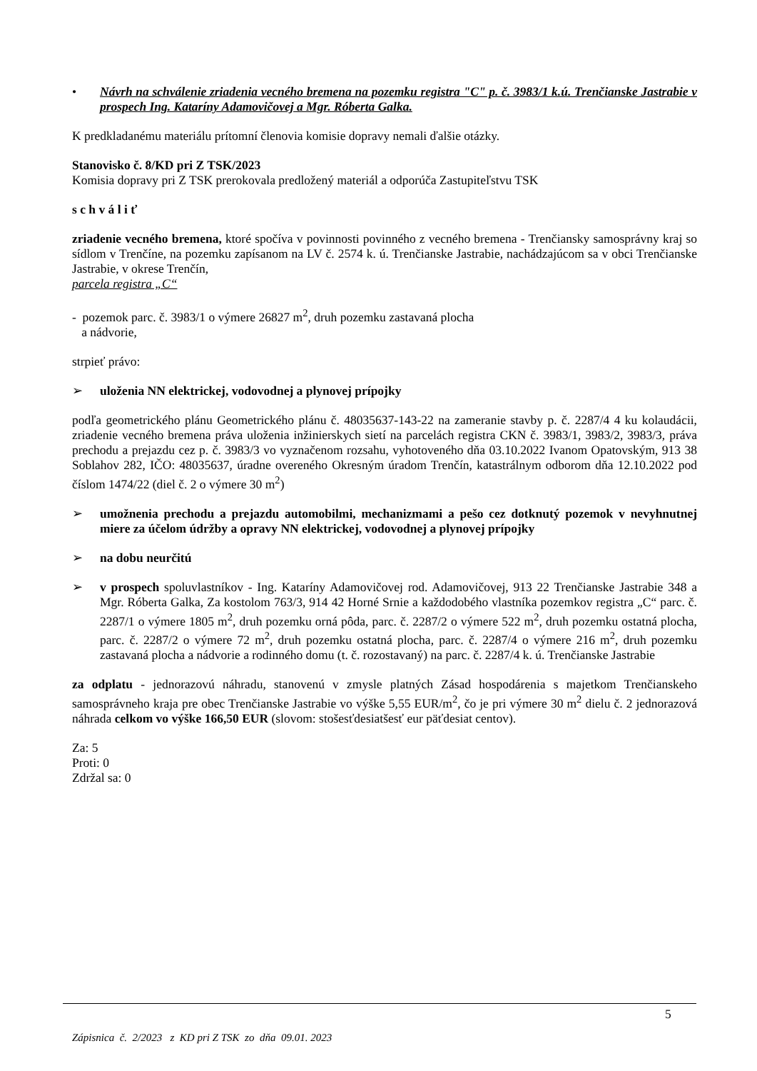• Návrh na schválenie zriadenia vecného bremena na pozemku registra "C" p. č. 3983/1 k.ú. Trenčianske Jastrabie v prospech Ing. Kataríny Adamovičovej a Mgr. Róberta Galka.
K predkladanému materiálu prítomní členovia komisie dopravy nemali ďalšie otázky.
Stanovisko č. 8/KD pri Z TSK/2023
Komisia dopravy pri Z TSK prerokovala predložený materiál a odporúča Zastupiteľstvu TSK
s c h v á l i ť
zriadenie vecného bremena, ktoré spočíva v povinnosti povinného z vecného bremena - Trenčiansky samosprávny kraj so sídlom v Trenčíne, na pozemku zapísanom na LV č. 2574 k. ú. Trenčianske Jastrabie, nachádzajúcom sa v obci Trenčianske Jastrabie, v okrese Trenčín,
parcela registra „C“
- pozemok parc. č. 3983/1 o výmere 26827 m<sup>2</sup>, druh pozemku zastavaná plocha
a nádvorie,
strpieť právo:
➢ uloženia NN elektrickej, vodovodnej a plynovej prípojky
podľa geometrického plánu Geometrického plánu č. 48035637-143-22 na zameranie stavby p. č. 2287/4 4 ku kolaudácii, zriadenie vecného bremena práva uloženia inžinierskych sietí na parcelách registra CKN č. 3983/1, 3983/2, 3983/3, práva prechodu a prejazdu cez p. č. 3983/3 vo vyznačenom rozsahu, vyhotoveného dňa 03.10.2022 Ivanom Opatovským, 913 38 Soblahov 282, IČO: 48035637, úradne overeného Okresným úradom Trenčín, katastrálnym odborom dňa 12.10.2022 pod číslom 1474/22 (diel č. 2 o výmere 30 m<sup>2</sup>)
➢ umožnenia prechodu a prejazdu automobilmi, mechanizmami a pešo cez dotknutý pozemok v nevyhnutnej miere za účelom údržby a opravy NN elektrickej, vodovodnej a plynovej prípojky
➢ na dobu neurčitú
➢ v prospech spoluvlastníkov - Ing. Kataríny Adamovičovej rod. Adamovičovej, 913 22 Trenčianske Jastrabie 348 a Mgr. Róberta Galka, Za kostolom 763/3, 914 42 Horné Srnie a každodobého vlastníka pozemkov registra „C“ parc. č. 2287/1 o výmere 1805 m<sup>2</sup>, druh pozemku orná pôda, parc. č. 2287/2 o výmere 522 m<sup>2</sup>, druh pozemku ostatná plocha, parc. č. 2287/2 o výmere 72 m<sup>2</sup>, druh pozemku ostatná plocha, parc. č. 2287/4 o výmere 216 m<sup>2</sup>, druh pozemku zastavaná plocha a nádvorie a rodinného domu (t. č. rozostavaný) na parc. č. 2287/4 k. ú. Trenčianske Jastrabie
za odplatu - jednorazovú náhradu, stanovenú v zmysle platných Zásad hospodárenia s majetkom Trenčianskeho samosprávneho kraja pre obec Trenčianske Jastrabie vo výške 5,55 EUR/m<sup>2</sup>, čo je pri výmere 30 m<sup>2</sup> dielu č. 2 jednorazová náhrada celkom vo výške 166,50 EUR (slovom: stošesťdesiatšesť eur päťdesiat centov).
Za: 5
Proti: 0
Zdržal sa: 0
5
Zápisnica č. 2/2023 z KD pri Z TSK zo dňa 09.01. 2023